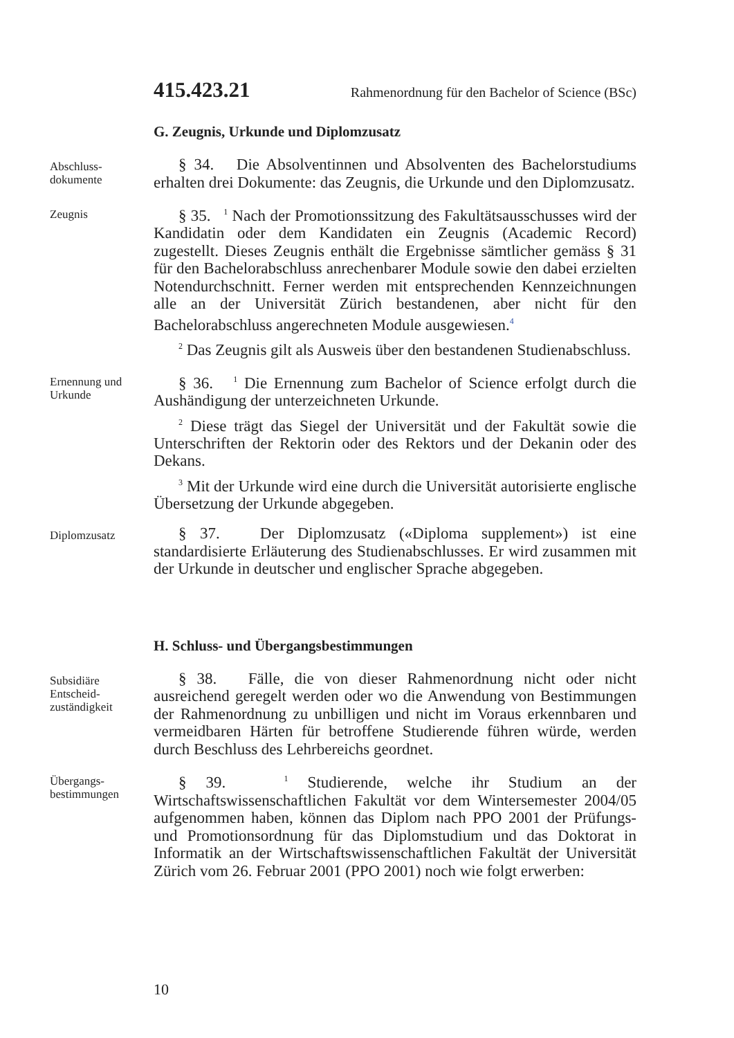415.423.21 Rahmenordnung für den Bachelor of Science (BSc)
G. Zeugnis, Urkunde und Diplomzusatz
Abschluss-
dokumente
§ 34. Die Absolventinnen und Absolventen des Bachelorstudiums erhalten drei Dokumente: das Zeugnis, die Urkunde und den Diplomzusatz.
Zeugnis
§ 35. <sup>1</sup> Nach der Promotionssitzung des Fakultätsausschusses wird der Kandidatin oder dem Kandidaten ein Zeugnis (Academic Record) zugestellt. Dieses Zeugnis enthält die Ergebnisse sämtlicher gemäss § 31 für den Bachelorabschluss anrechenbarer Module sowie den dabei erzielten Notendurchschnitt. Ferner werden mit entsprechenden Kennzeichnungen alle an der Universität Zürich bestandenen, aber nicht für den Bachelorabschluss angerechneten Module ausgewiesen.<sup>4</sup>
<sup>2</sup> Das Zeugnis gilt als Ausweis über den bestandenen Studienabschluss.
Ernennung und
Urkunde
§ 36. <sup>1</sup> Die Ernennung zum Bachelor of Science erfolgt durch die Aushändigung der unterzeichneten Urkunde.
<sup>2</sup> Diese trägt das Siegel der Universität und der Fakultät sowie die Unterschriften der Rektorin oder des Rektors und der Dekanin oder des Dekans.
<sup>3</sup> Mit der Urkunde wird eine durch die Universität autorisierte englische Übersetzung der Urkunde abgegeben.
Diplomzusatz
§ 37. Der Diplomzusatz («Diploma supplement») ist eine standardisierte Erläuterung des Studienabschlusses. Er wird zusammen mit der Urkunde in deutscher und englischer Sprache abgegeben.
H. Schluss- und Übergangsbestimmungen
Subsidiäre
Entscheid-
zuständigkeit
§ 38. Fälle, die von dieser Rahmenordnung nicht oder nicht ausreichend geregelt werden oder wo die Anwendung von Bestimmungen der Rahmenordnung zu unbilligen und nicht im Voraus erkennbaren und vermeidbaren Härten für betroffene Studierende führen würde, werden durch Beschluss des Lehrbereichs geordnet.
Übergangs-
bestimmungen
§ 39. <sup>1</sup> Studierende, welche ihr Studium an der Wirtschaftswissenschaftlichen Fakultät vor dem Wintersemester 2004/05 aufgenommen haben, können das Diplom nach PPO 2001 der Prüfungs- und Promotionsordnung für das Diplomstudium und das Doktorat in Informatik an der Wirtschaftswissenschaftlichen Fakultät der Universität Zürich vom 26. Februar 2001 (PPO 2001) noch wie folgt erwerben:
10